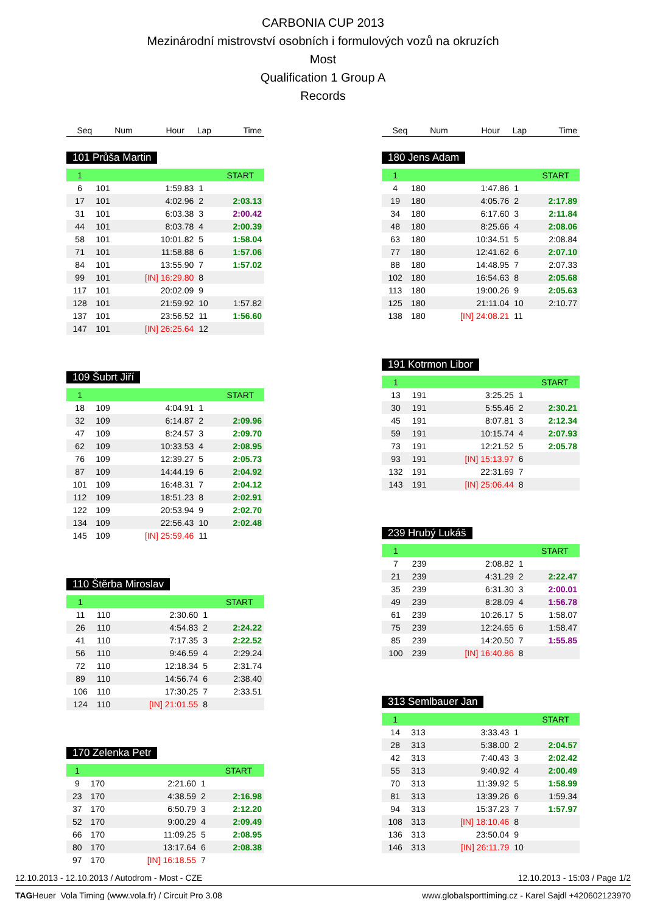CARBONIA CUP 2013
Mezinárodní mistrovství osobních i formulových vozů na okruzích
Most
Qualification 1 Group A
Records
| Seq | Num | Hour | Lap | Time |
| --- | --- | --- | --- | --- |
101 Průša Martin
| 1 | | | | START |
| 6 | 101 | 1:59.83 | 1 | |
| 17 | 101 | 4:02.96 | 2 | 2:03.13 |
| 31 | 101 | 6:03.38 | 3 | 2:00.42 |
| 44 | 101 | 8:03.78 | 4 | 2:00.39 |
| 58 | 101 | 10:01.82 | 5 | 1:58.04 |
| 71 | 101 | 11:58.88 | 6 | 1:57.06 |
| 84 | 101 | 13:55.90 | 7 | 1:57.02 |
| 99 | 101 | [IN] 16:29.80 | 8 | |
| 117 | 101 | 20:02.09 | 9 | |
| 128 | 101 | 21:59.92 | 10 | 1:57.82 |
| 137 | 101 | 23:56.52 | 11 | 1:56.60 |
| 147 | 101 | [IN] 26:25.64 | 12 | |
109 Šubrt Jiří
| 1 | | | | START |
| 18 | 109 | 4:04.91 | 1 | |
| 32 | 109 | 6:14.87 | 2 | 2:09.96 |
| 47 | 109 | 8:24.57 | 3 | 2:09.70 |
| 62 | 109 | 10:33.53 | 4 | 2:08.95 |
| 76 | 109 | 12:39.27 | 5 | 2:05.73 |
| 87 | 109 | 14:44.19 | 6 | 2:04.92 |
| 101 | 109 | 16:48.31 | 7 | 2:04.12 |
| 112 | 109 | 18:51.23 | 8 | 2:02.91 |
| 122 | 109 | 20:53.94 | 9 | 2:02.70 |
| 134 | 109 | 22:56.43 | 10 | 2:02.48 |
| 145 | 109 | [IN] 25:59.46 | 11 | |
110 Štěrba Miroslav
| 1 | | | | START |
| 11 | 110 | 2:30.60 | 1 | |
| 26 | 110 | 4:54.83 | 2 | 2:24.22 |
| 41 | 110 | 7:17.35 | 3 | 2:22.52 |
| 56 | 110 | 9:46.59 | 4 | 2:29.24 |
| 72 | 110 | 12:18.34 | 5 | 2:31.74 |
| 89 | 110 | 14:56.74 | 6 | 2:38.40 |
| 106 | 110 | 17:30.25 | 7 | 2:33.51 |
| 124 | 110 | [IN] 21:01.55 | 8 | |
170 Zelenka Petr
| 1 | | | | START |
| 9 | 170 | 2:21.60 | 1 | |
| 23 | 170 | 4:38.59 | 2 | 2:16.98 |
| 37 | 170 | 6:50.79 | 3 | 2:12.20 |
| 52 | 170 | 9:00.29 | 4 | 2:09.49 |
| 66 | 170 | 11:09.25 | 5 | 2:08.95 |
| 80 | 170 | 13:17.64 | 6 | 2:08.38 |
| 97 | 170 | [IN] 16:18.55 | 7 | |
| Seq | Num | Hour | Lap | Time |
| --- | --- | --- | --- | --- |
180 Jens Adam
| 1 | | | | START |
| 4 | 180 | 1:47.86 | 1 | |
| 19 | 180 | 4:05.76 | 2 | 2:17.89 |
| 34 | 180 | 6:17.60 | 3 | 2:11.84 |
| 48 | 180 | 8:25.66 | 4 | 2:08.06 |
| 63 | 180 | 10:34.51 | 5 | 2:08.84 |
| 77 | 180 | 12:41.62 | 6 | 2:07.10 |
| 88 | 180 | 14:48.95 | 7 | 2:07.33 |
| 102 | 180 | 16:54.63 | 8 | 2:05.68 |
| 113 | 180 | 19:00.26 | 9 | 2:05.63 |
| 125 | 180 | 21:11.04 | 10 | 2:10.77 |
| 138 | 180 | [IN] 24:08.21 | 11 | |
191 Kotrmon Libor
| 1 | | | | START |
| 13 | 191 | 3:25.25 | 1 | |
| 30 | 191 | 5:55.46 | 2 | 2:30.21 |
| 45 | 191 | 8:07.81 | 3 | 2:12.34 |
| 59 | 191 | 10:15.74 | 4 | 2:07.93 |
| 73 | 191 | 12:21.52 | 5 | 2:05.78 |
| 93 | 191 | [IN] 15:13.97 | 6 | |
| 132 | 191 | 22:31.69 | 7 | |
| 143 | 191 | [IN] 25:06.44 | 8 | |
239 Hrubý Lukáš
| 1 | | | | START |
| 7 | 239 | 2:08.82 | 1 | |
| 21 | 239 | 4:31.29 | 2 | 2:22.47 |
| 35 | 239 | 6:31.30 | 3 | 2:00.01 |
| 49 | 239 | 8:28.09 | 4 | 1:56.78 |
| 61 | 239 | 10:26.17 | 5 | 1:58.07 |
| 75 | 239 | 12:24.65 | 6 | 1:58.47 |
| 85 | 239 | 14:20.50 | 7 | 1:55.85 |
| 100 | 239 | [IN] 16:40.86 | 8 | |
313 Semlbauer Jan
| 1 | | | | START |
| 14 | 313 | 3:33.43 | 1 | |
| 28 | 313 | 5:38.00 | 2 | 2:04.57 |
| 42 | 313 | 7:40.43 | 3 | 2:02.42 |
| 55 | 313 | 9:40.92 | 4 | 2:00.49 |
| 70 | 313 | 11:39.92 | 5 | 1:58.99 |
| 81 | 313 | 13:39.26 | 6 | 1:59.34 |
| 94 | 313 | 15:37.23 | 7 | 1:57.97 |
| 108 | 313 | [IN] 18:10.46 | 8 | |
| 136 | 313 | 23:50.04 | 9 | |
| 146 | 313 | [IN] 26:11.79 | 10 | |
12.10.2013 - 12.10.2013 / Autodrom - Most - CZE 12.10.2013 - 15:03 / Page 1/2
TAGHeuer Vola Timing (www.vola.fr) / Circuit Pro 3.08 www.globalsporttiming.cz - Karel Sajdl +420602123970